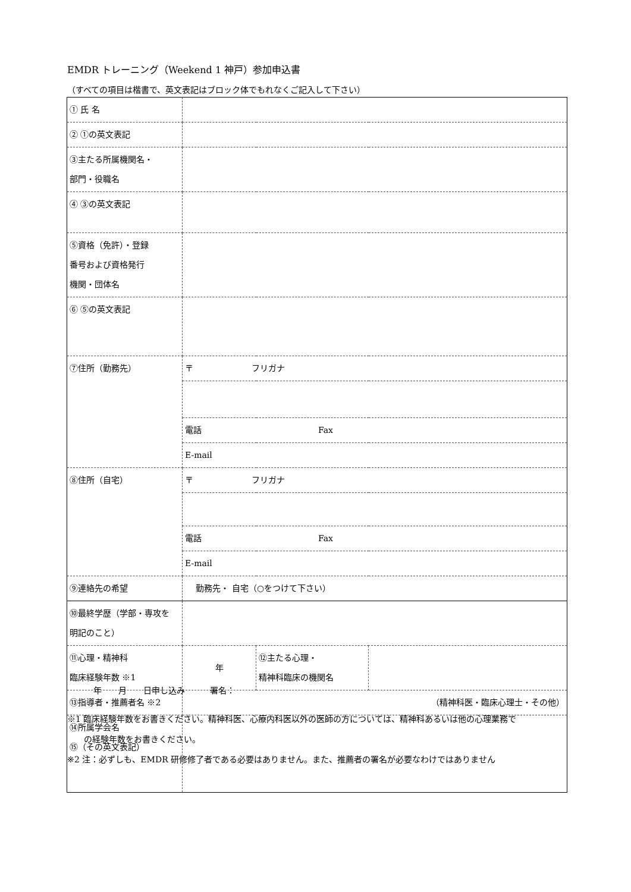EMDR トレーニング（Weekend 1 神戸）参加申込書
（すべての項目は楷書で、英文表記はブロック体でもれなくご記入して下さい）
| ① 氏 名 | | | |
| ② ①の英文表記 | | | |
| ③主たる所属機関名・ 部門・役職名 | | | |
| ④ ③の英文表記 | | | |
| ⑤資格（免許）・登録 番号および資格発行 機関・団体名 | | | |
| ⑥ ⑤の英文表記 | | | |
| ⑦住所（勤務先） | 〒 フリガナ | | |
| | 電話 Fax | | |
| | E-mail | | |
| ⑧住所（自宅） | 〒 フリガナ | | |
| | 電話 Fax | | |
| | E-mail | | |
| ⑨連絡先の希望 | 勤務先・ 自宅（○をつけて下さい） | | |
| ⑩最終学歴（学部・専攻を 明記のこと） | | | |
| ⑪心理・精神科 臨床経験年数 ※1 | 年 | ⑫主たる心理・ 精神科臨床の機関名 | |
| ⑬指導者・推薦者名 ※2 | （精神科医・臨床心理士・その他） | | |
| ⑭所属学会名 ⑮（その英文表記） | | | |
年　　月　　日申し込み　　　署名：
※1 臨床経験年数をお書きください。精神科医、心療内科医以外の医師の方については、精神科あるいは他の心理業務で
　　の経験年数をお書きください。
※2 注：必ずしも、EMDR 研修修了者である必要はありません。また、推薦者の署名が必要なわけではありません